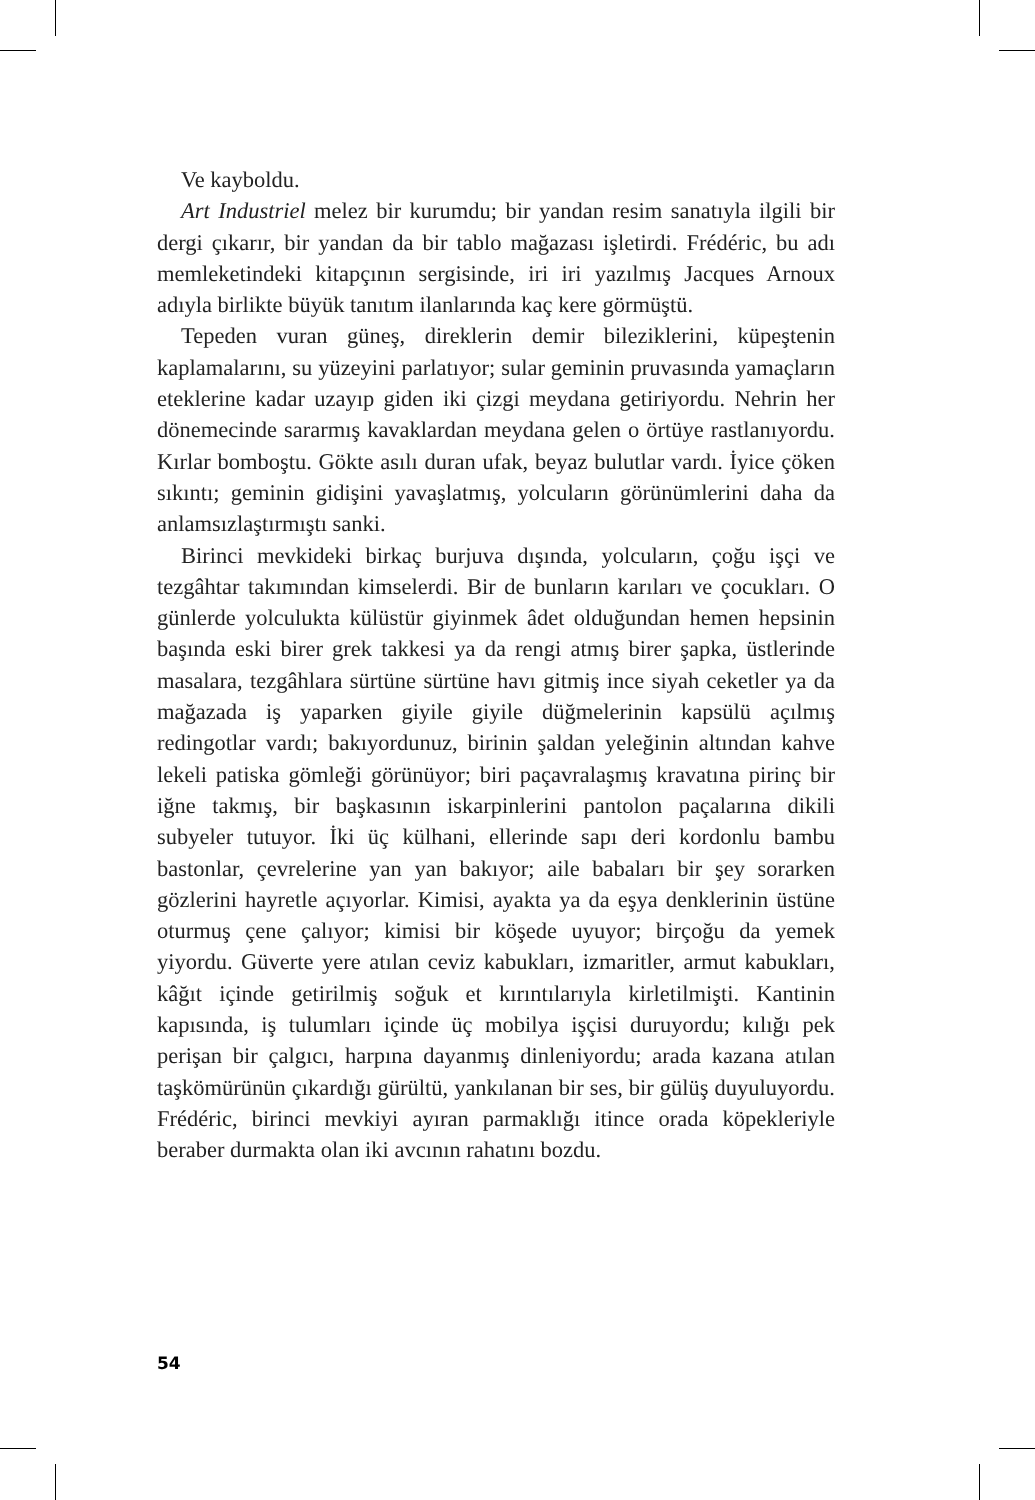Ve kayboldu.
Art Industriel melez bir kurumdu; bir yandan resim sanatıyla ilgili bir dergi çıkarır, bir yandan da bir tablo mağazası işletirdi. Frédéric, bu adı memleketindeki kitapçının sergisinde, iri iri yazılmış Jacques Arnoux adıyla birlikte büyük tanıtım ilanlarında kaç kere görmüştü.
Tepeden vuran güneş, direklerin demir bileziklerini, küpeştenin kaplamalarını, su yüzeyini parlatıyor; sular geminin pruvasında yamaçların eteklerine kadar uzayıp giden iki çizgi meydana getiriyordu. Nehrin her dönemecinde sararmış kavaklardan meydana gelen o örtüye rastlanıyordu. Kırlar bomboştu. Gökte asılı duran ufak, beyaz bulutlar vardı. İyice çöken sıkıntı; geminin gidişini yavaşlatmış, yolcuların görünümlerini daha da anlamsızlaştırmıştı sanki.
Birinci mevkideki birkaç burjuva dışında, yolcuların, çoğu işçi ve tezgâhtar takımından kimselerdi. Bir de bunların karıları ve çocukları. O günlerde yolculukta külüstür giyinmek âdet olduğundan hemen hepsinin başında eski birer grek takkesi ya da rengi atmış birer şapka, üstlerinde masalara, tezgâhlara sürtüne sürtüne havı gitmiş ince siyah ceketler ya da mağazada iş yaparken giyile giyile düğmelerinin kapsülü açılmış redingotlar vardı; bakıyordunuz, birinin şaldan yeleğinin altından kahve lekeli patiska gömleği görünüyor; biri paçavralaşmış kravatına pirinç bir iğne takmış, bir başkasının iskarpinlerini pantolon paçalarına dikili subyeler tutuyor. İki üç külhani, ellerinde sapı deri kordonlu bambu bastonlar, çevrelerine yan yan bakıyor; aile babaları bir şey sorarken gözlerini hayretle açıyorlar. Kimisi, ayakta ya da eşya denklerinin üstüne oturmuş çene çalıyor; kimisi bir köşede uyuyor; birçoğu da yemek yiyordu. Güverte yere atılan ceviz kabukları, izmaritler, armut kabukları, kâğıt içinde getirilmiş soğuk et kırıntılarıyla kirletilmişti. Kantinin kapısında, iş tulumları içinde üç mobilya işçisi duruyordu; kılığı pek perişan bir çalgıcı, harpına dayanmış dinleniyordu; arada kazana atılan taşkömürünün çıkardığı gürültü, yankılanan bir ses, bir gülüş duyuluyordu. Frédéric, birinci mevkiyi ayıran parmaklığı itince orada köpekleriyle beraber durmakta olan iki avcının rahatını bozdu.
54